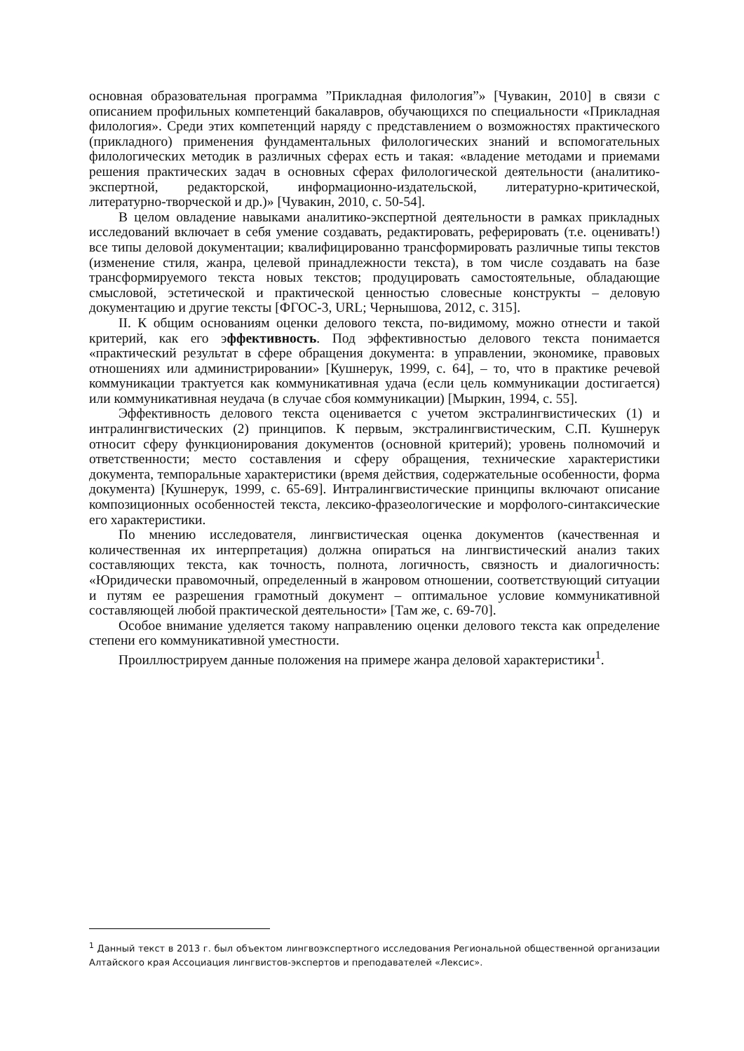основная образовательная программа ”Прикладная филология”» [Чувакин, 2010] в связи с описанием профильных компетенций бакалавров, обучающихся по специальности «Прикладная филология». Среди этих компетенций наряду с представлением о возможностях практического (прикладного) применения фундаментальных филологических знаний и вспомогательных филологических методик в различных сферах есть и такая: «владение методами и приемами решения практических задач в основных сферах филологической деятельности (аналитико-экспертной, редакторской, информационно-издательской, литературно-критической, литературно-творческой и др.)» [Чувакин, 2010, с. 50-54].
В целом овладение навыками аналитико-экспертной деятельности в рамках прикладных исследований включает в себя умение создавать, редактировать, реферировать (т.е. оценивать!) все типы деловой документации; квалифицированно трансформировать различные типы текстов (изменение стиля, жанра, целевой принадлежности текста), в том числе создавать на базе трансформируемого текста новых текстов; продуцировать самостоятельные, обладающие смысловой, эстетической и практической ценностью словесные конструкты – деловую документацию и другие тексты [ФГОС-3, URL; Чернышова, 2012, с. 315].
II. К общим основаниям оценки делового текста, по-видимому, можно отнести и такой критерий, как его эффективность. Под эффективностью делового текста понимается «практический результат в сфере обращения документа: в управлении, экономике, правовых отношениях или администрировании» [Кушнерук, 1999, с. 64], – то, что в практике речевой коммуникации трактуется как коммуникативная удача (если цель коммуникации достигается) или коммуникативная неудача (в случае сбоя коммуникации) [Мыркин, 1994, с. 55].
Эффективность делового текста оценивается с учетом экстралингвистических (1) и интралингвистических (2) принципов. К первым, экстралингвистическим, С.П. Кушнерук относит сферу функционирования документов (основной критерий); уровень полномочий и ответственности; место составления и сферу обращения, технические характеристики документа, темпоральные характеристики (время действия, содержательные особенности, форма документа) [Кушнерук, 1999, с. 65-69]. Интралингвистические принципы включают описание композиционных особенностей текста, лексико-фразеологические и морфолого-синтаксические его характеристики.
По мнению исследователя, лингвистическая оценка документов (качественная и количественная их интерпретация) должна опираться на лингвистический анализ таких составляющих текста, как точность, полнота, логичность, связность и диалогичность: «Юридически правомочный, определенный в жанровом отношении, соответствующий ситуации и путям ее разрешения грамотный документ – оптимальное условие коммуникативной составляющей любой практической деятельности» [Там же, с. 69-70].
Особое внимание уделяется такому направлению оценки делового текста как определение степени его коммуникативной уместности.
Проиллюстрируем данные положения на примере жанра деловой характеристики<sup>1</sup>.
<sup>1</sup> Данный текст в 2013 г. был объектом лингвоэкспертного исследования Региональной общественной организации Алтайского края Ассоциация лингвистов-экспертов и преподавателей «Лексис».